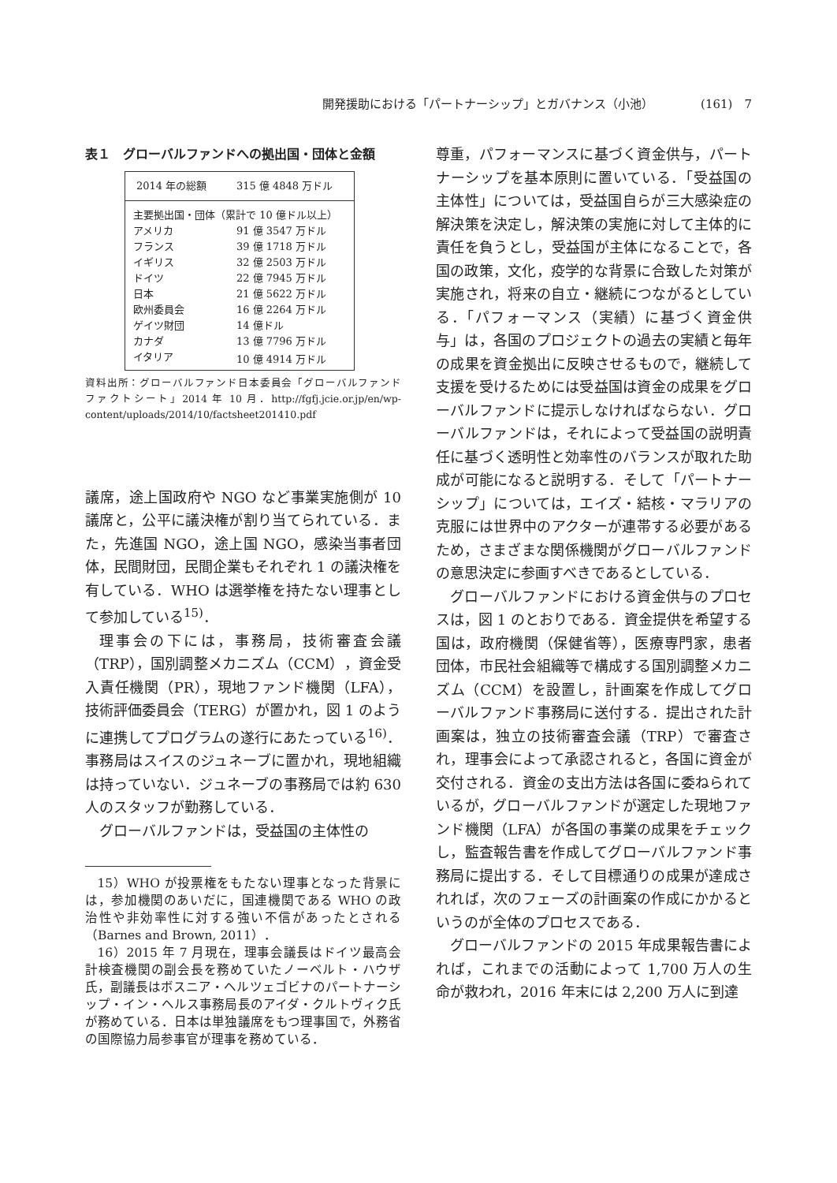開発援助における「パートナーシップ」とガバナンス（小池） (161)　7
表１　グローバルファンドへの拠出国・団体と金額
| 2014 年の総額 | 315 億 4848 万ドル |
| 主要拠出国・団体（累計で 10 億ドル以上） | |
| アメリカ | 91 億 3547 万ドル |
| フランス | 39 億 1718 万ドル |
| イギリス | 32 億 2503 万ドル |
| ドイツ | 22 億 7945 万ドル |
| 日本 | 21 億 5622 万ドル |
| 欧州委員会 | 16 億 2264 万ドル |
| ゲイツ財団 | 14 億ドル |
| カナダ | 13 億 7796 万ドル |
| イタリア | 10 億 4914 万ドル |
資料出所：グローバルファンド日本委員会「グローバルファンド　ファクトシート」2014 年 10 月．http://fgfj.jcie.or.jp/en/wp-content/uploads/2014/10/factsheet201410.pdf
議席，途上国政府や NGO など事業実施側が 10 議席と，公平に議決権が割り当てられている．また，先進国 NGO，途上国 NGO，感染当事者団体，民間財団，民間企業もそれぞれ 1 の議決権を有している．WHO は選挙権を持たない理事として参加している<sup>15)</sup>．
理事会の下には，事務局，技術審査会議（TRP），国別調整メカニズム（CCM），資金受入責任機関（PR），現地ファンド機関（LFA），技術評価委員会（TERG）が置かれ，図 1 のように連携してプログラムの遂行にあたっている<sup>16)</sup>．事務局はスイスのジュネーブに置かれ，現地組織は持っていない．ジュネーブの事務局では約 630 人のスタッフが勤務している．
グローバルファンドは，受益国の主体性の
15）WHO が投票権をもたない理事となった背景には，参加機関のあいだに，国連機関である WHO の政治性や非効率性に対する強い不信があったとされる（Barnes and Brown, 2011）．
16）2015 年 7 月現在，理事会議長はドイツ最高会計検査機関の副会長を務めていたノーベルト・ハウザ氏，副議長はボスニア・ヘルツェゴビナのパートナーシップ・イン・ヘルス事務局長のアイダ・クルトヴィク氏が務めている．日本は単独議席をもつ理事国で，外務省の国際協力局参事官が理事を務めている．
尊重，パフォーマンスに基づく資金供与，パートナーシップを基本原則に置いている．「受益国の主体性」については，受益国自らが三大感染症の解決策を決定し，解決策の実施に対して主体的に責任を負うとし，受益国が主体になることで，各国の政策，文化，疫学的な背景に合致した対策が実施され，将来の自立・継続につながるとしている．「パフォーマンス（実績）に基づく資金供与」は，各国のプロジェクトの過去の実績と毎年の成果を資金拠出に反映させるもので，継続して支援を受けるためには受益国は資金の成果をグローバルファンドに提示しなければならない．グローバルファンドは，それによって受益国の説明責任に基づく透明性と効率性のバランスが取れた助成が可能になると説明する．そして「パートナーシップ」については，エイズ・結核・マラリアの克服には世界中のアクターが連帯する必要があるため，さまざまな関係機関がグローバルファンドの意思決定に参画すべきであるとしている．
グローバルファンドにおける資金供与のプロセスは，図 1 のとおりである．資金提供を希望する国は，政府機関（保健省等），医療専門家，患者団体，市民社会組織等で構成する国別調整メカニズム（CCM）を設置し，計画案を作成してグローバルファンド事務局に送付する．提出された計画案は，独立の技術審査会議（TRP）で審査され，理事会によって承認されると，各国に資金が交付される．資金の支出方法は各国に委ねられているが，グローバルファンドが選定した現地ファンド機関（LFA）が各国の事業の成果をチェックし，監査報告書を作成してグローバルファンド事務局に提出する．そして目標通りの成果が達成されれば，次のフェーズの計画案の作成にかかるというのが全体のプロセスである．
グローバルファンドの 2015 年成果報告書によれば，これまでの活動によって 1,700 万人の生命が救われ，2016 年末には 2,200 万人に到達